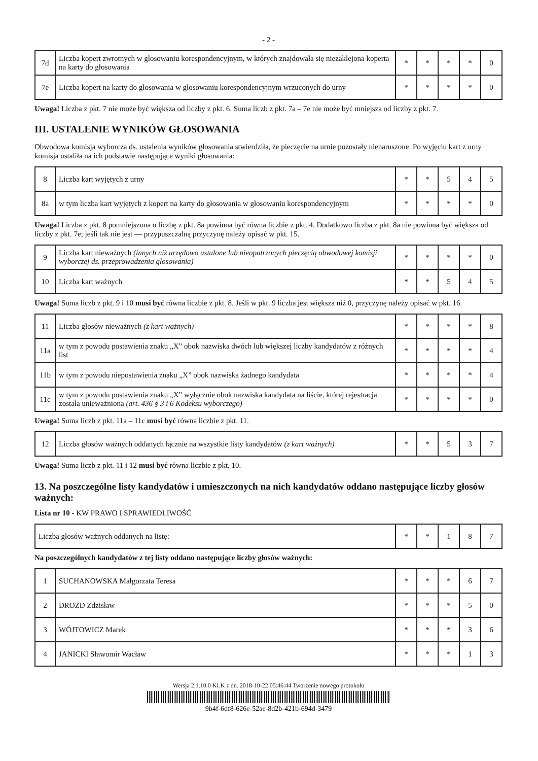- 2 -
| 7d | Liczba kopert zwrotnych w głosowaniu korespondencyjnym, w których znajdowała się niezaklejona koperta na karty do głosowania | * | * | * | * | 0 |
| 7e | Liczba kopert na karty do głosowania w głosowaniu korespondencyjnym wrzuconych do urny | * | * | * | * | 0 |
Uwaga! Liczba z pkt. 7 nie może być większa od liczby z pkt. 6. Suma liczb z pkt. 7a – 7e nie może być mniejsza od liczby z pkt. 7.
III. USTALENIE WYNIKÓW GŁOSOWANIA
Obwodowa komisja wyborcza ds. ustalenia wyników głosowania stwierdziła, że pieczęcie na urnie pozostały nienaruszone. Po wyjęciu kart z urny komisja ustaliła na ich podstawie następujące wyniki głosowania:
| 8 | Liczba kart wyjętych z urny | * | * | 5 | 4 | 5 |
| 8a | w tym liczba kart wyjętych z kopert na karty do głosowania w głosowaniu korespondencyjnym | * | * | * | * | 0 |
Uwaga! Liczba z pkt. 8 pomniejszona o liczbę z pkt. 8a powinna być równa liczbie z pkt. 4. Dodatkowo liczba z pkt. 8a nie powinna być większa od liczby z pkt. 7e; jeśli tak nie jest — przypuszczalną przyczynę należy opisać w pkt. 15.
| 9 | Liczba kart nieważnych (innych niż urzędowo ustalone lub nieopatrzonych pieczęcią obwodowej komisji wyborczej ds. przeprowadzenia głosowania) | * | * | * | * | 0 |
| 10 | Liczba kart ważnych | * | * | 5 | 4 | 5 |
Uwaga! Suma liczb z pkt. 9 i 10 musi być równa liczbie z pkt. 8. Jeśli w pkt. 9 liczba jest większa niż 0, przyczynę należy opisać w pkt. 16.
| 11 | Liczba głosów nieważnych (z kart ważnych) | * | * | * | * | 8 |
| 11a | w tym z powodu postawienia znaku „X” obok nazwiska dwóch lub większej liczby kandydatów z różnych list | * | * | * | * | 4 |
| 11b | w tym z powodu niepostawienia znaku „X” obok nazwiska żadnego kandydata | * | * | * | * | 4 |
| 11c | w tym z powodu postawienia znaku „X” wyłącznie obok nazwiska kandydata na liście, której rejestracja została unieważniona (art. 436 § 3 i 6 Kodeksu wyborczego) | * | * | * | * | 0 |
Uwaga! Suma liczb z pkt. 11a – 11c musi być równa liczbie z pkt. 11.
| 12 | Liczba głosów ważnych oddanych łącznie na wszystkie listy kandydatów (z kart ważnych) | * | * | 5 | 3 | 7 |
Uwaga! Suma liczb z pkt. 11 i 12 musi być równa liczbie z pkt. 10.
13. Na poszczególne listy kandydatów i umieszczonych na nich kandydatów oddano następujące liczby głosów ważnych:
Lista nr 10 - KW PRAWO I SPRAWIEDLIWOŚĆ
| Liczba głosów ważnych oddanych na listę: | * | * | 1 | 8 | 7 |
Na poszczególnych kandydatów z tej listy oddano następujące liczby głosów ważnych:
| 1 | SUCHANOWSKA Małgorzata Teresa | * | * | * | 6 | 7 |
| 2 | DROZD Zdzisław | * | * | * | 5 | 0 |
| 3 | WÓJTOWICZ Marek | * | * | * | 3 | 6 |
| 4 | JANICKI Sławomir Wacław | * | * | * | 1 | 3 |
Wersja 2.1.10.0 KLK z dn. 2018-10-22 05:46:44 Tworzenie nowego protokołu
9b4f-6df8-626e-52ae-8d2b-421b-694d-3479